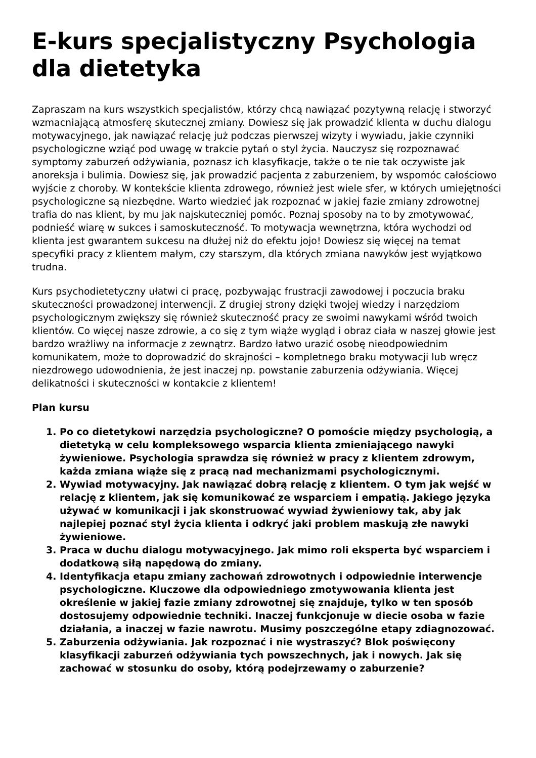E-kurs specjalistyczny Psychologia dla dietetyka
Zapraszam na kurs wszystkich specjalistów, którzy chcą nawiązać pozytywną relację i stworzyć wzmacniającą atmosferę skutecznej zmiany. Dowiesz się jak prowadzić klienta w duchu dialogu motywacyjnego, jak nawiązać relację już podczas pierwszej wizyty i wywiadu, jakie czynniki psychologiczne wziąć pod uwagę w trakcie pytań o styl życia. Nauczysz się rozpoznawać symptomy zaburzeń odżywiania, poznasz ich klasyfikacje, także o te nie tak oczywiste jak anoreksja i bulimia. Dowiesz się, jak prowadzić pacjenta z zaburzeniem, by wspomóc całościowo wyjście z choroby. W kontekście klienta zdrowego, również jest wiele sfer, w których umiejętności psychologiczne są niezbędne. Warto wiedzieć jak rozpoznać w jakiej fazie zmiany zdrowotnej trafia do nas klient, by mu jak najskuteczniej pomóc. Poznaj sposoby na to by zmotywować, podnieść wiarę w sukces i samoskuteczność. To motywacja wewnętrzna, która wychodzi od klienta jest gwarantem sukcesu na dłużej niż do efektu jojo! Dowiesz się więcej na temat specyfiki pracy z klientem małym, czy starszym, dla których zmiana nawyków jest wyjątkowo trudna.
Kurs psychodietetyczny ułatwi ci pracę, pozbywając frustracji zawodowej i poczucia braku skuteczności prowadzonej interwencji. Z drugiej strony dzięki twojej wiedzy i narzędziom psychologicznym zwiększy się również skuteczność pracy ze swoimi nawykami wśród twoich klientów. Co więcej nasze zdrowie, a co się z tym wiąże wygląd i obraz ciała w naszej głowie jest bardzo wrażliwy na informacje z zewnątrz. Bardzo łatwo urazić osobę nieodpowiednim komunikatem, może to doprowadzić do skrajności – kompletnego braku motywacji lub wręcz niezdrowego udowodnienia, że jest inaczej np. powstanie zaburzenia odżywiania. Więcej delikatności i skuteczności w kontakcie z klientem!
Plan kursu
1. Po co dietetykowi narzędzia psychologiczne? O pomoście między psychologią, a dietetyką w celu kompleksowego wsparcia klienta zmieniającego nawyki żywieniowe. Psychologia sprawdza się również w pracy z klientem zdrowym, każda zmiana wiąże się z pracą nad mechanizmami psychologicznymi.
2. Wywiad motywacyjny. Jak nawiązać dobrą relację z klientem. O tym jak wejść w relację z klientem, jak się komunikować ze wsparciem i empatią. Jakiego języka używać w komunikacji i jak skonstruować wywiad żywieniowy tak, aby jak najlepiej poznać styl życia klienta i odkryć jaki problem maskują złe nawyki żywieniowe.
3. Praca w duchu dialogu motywacyjnego. Jak mimo roli eksperta być wsparciem i dodatkową siłą napędową do zmiany.
4. Identyfikacja etapu zmiany zachowań zdrowotnych i odpowiednie interwencje psychologiczne. Kluczowe dla odpowiedniego zmotywowania klienta jest określenie w jakiej fazie zmiany zdrowotnej się znajduje, tylko w ten sposób dostosujemy odpowiednie techniki. Inaczej funkcjonuje w diecie osoba w fazie działania, a inaczej w fazie nawrotu. Musimy poszczególne etapy zdiagnozować.
5. Zaburzenia odżywiania. Jak rozpoznać i nie wystraszyć? Blok poświęcony klasyfikacji zaburzeń odżywiania tych powszechnych, jak i nowych. Jak się zachować w stosunku do osoby, którą podejrzewamy o zaburzenie?